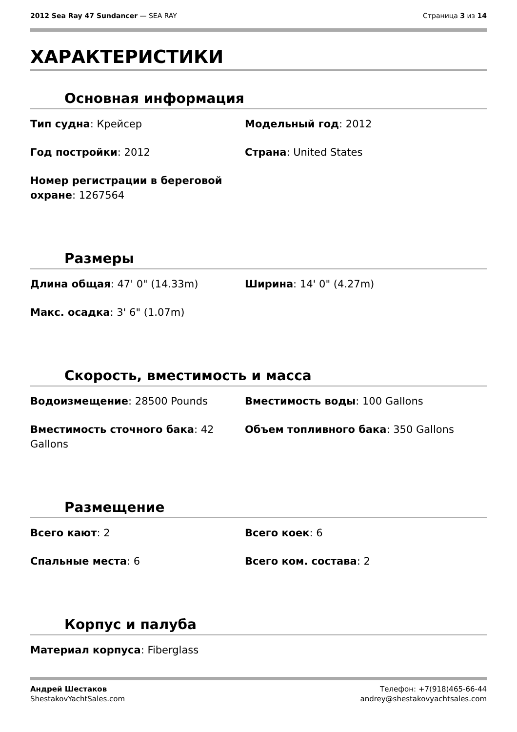2012 Sea Ray 47 Sundancer — SEA RAY Страница 3 из 14
ХАРАКТЕРИСТИКИ
Основная информация
Тип судна: Крейсер
Модельный год: 2012
Год постройки: 2012
Страна: United States
Номер регистрации в береговой охране: 1267564
Размеры
Длина общая: 47' 0" (14.33m)
Ширина: 14' 0" (4.27m)
Макс. осадка: 3' 6" (1.07m)
Скорость, вместимость и масса
Водоизмещение: 28500 Pounds
Вместимость воды: 100 Gallons
Вместимость сточного бака: 42 Gallons
Объем топливного бака: 350 Gallons
Размещение
Всего кают: 2
Всего коек: 6
Спальные места: 6
Всего ком. состава: 2
Корпус и палуба
Материал корпуса: Fiberglass
Андрей Шестаков
ShestakovYachtSales.com
Телефон: +7(918)465-66-44
andrey@shestakovyachtsales.com